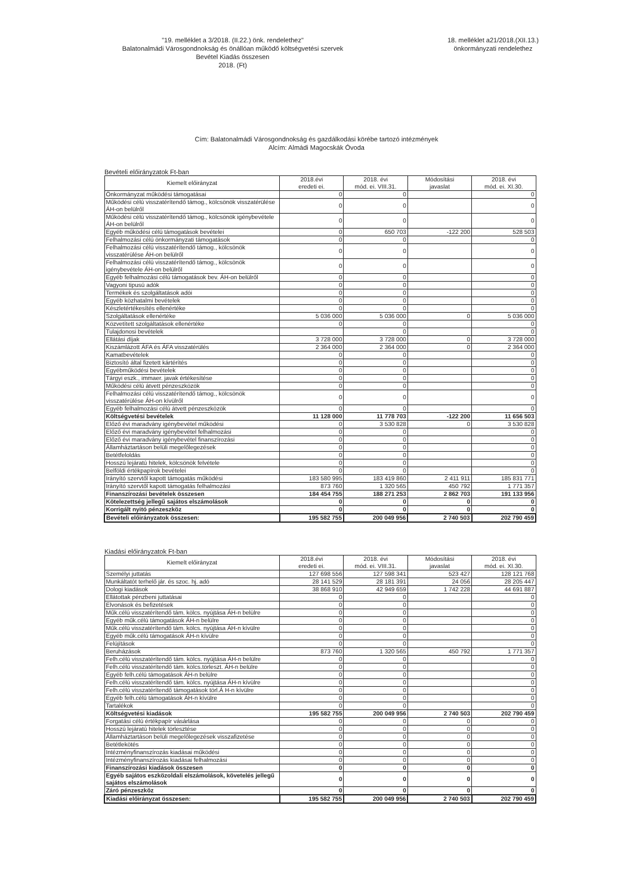"19. melléklet a 3/2018. (II.22.) önk. rendelethez"
Balatonalmádi Városgondnokság és önállóan működő költségvetési szervek
Bevétel Kiadás összesen
2018. (Ft)
18. melléklet a21/2018.(XII.13.)
önkormányzati rendelethez
Cím: Balatonalmádi Városgondnokság és gazdálkodási körébe tartozó intézmények
Alcím: Almádi Magocskák Óvoda
Bevételi előirányzatok Ft-ban
| Kiemelt előirányzat | 2018.évi eredeti ei. | 2018. évi mód. ei. VIII.31. | Módosítási javaslat | 2018. évi mód. ei. XI.30. |
| --- | --- | --- | --- | --- |
| Önkormányzat működési támogatásai | 0 | 0 | | 0 |
| Működési célú visszatérítendő támog., kölcsönök visszatérülése ÁH-on belülről | 0 | 0 | | 0 |
| Működési célú visszatérítendő támog., kölcsönök igénybevétele ÁH-on belülről | 0 | 0 | | 0 |
| Egyéb működési célú támogatások bevételei | 0 | 650 703 | -122 200 | 528 503 |
| Felhalmozási célú önkormányzati támogatások | 0 | 0 | | 0 |
| Felhalmozási célú visszatérítendő támog., kölcsönök visszatérülése ÁH-on belülről | 0 | 0 | | 0 |
| Felhalmozási célú visszatérítendő támog., kölcsönök igénybevétele ÁH-on belülről | 0 | 0 | | 0 |
| Egyéb felhalmozási célú támogatások bev. ÁH-on belülről | 0 | 0 | | 0 |
| Vagyoni tipusú adók | 0 | 0 | | 0 |
| Termékek és szolgáltatások adói | 0 | 0 | | 0 |
| Egyéb közhatalmi bevételek | 0 | 0 | | 0 |
| Készletértékesítés ellenértéke | 0 | 0 | | 0 |
| Szolgáltatások ellenértéke | 5 036 000 | 5 036 000 | 0 | 5 036 000 |
| Közvetített szolgáltatások ellenértéke | 0 | 0 | | 0 |
| Tulajdonosi bevételek | | 0 | | 0 |
| Ellátási díjak | 3 728 000 | 3 728 000 | 0 | 3 728 000 |
| Kiszámlázott ÁFA és ÁFA visszatérülés | 2 364 000 | 2 364 000 | 0 | 2 364 000 |
| Kamatbevételek | 0 | 0 | | 0 |
| Biztosító által fizetett kártérítés | 0 | 0 | | 0 |
| Egyébműködési bevételek | 0 | 0 | | 0 |
| Tárgyi eszk., immaer. javak értékesítése | 0 | 0 | | 0 |
| Működési célú átvett pénzeszközök | 0 | 0 | | 0 |
| Felhalmozási célú visszatérítendő támog., kölcsönök visszatérülése ÁH-on kívülről | 0 | 0 | | 0 |
| Egyéb felhalmozási célú átvett pénzeszközök | 0 | 0 | | 0 |
| Költségvetési bevételek | 11 128 000 | 11 778 703 | -122 200 | 11 656 503 |
| Előző évi maradvány igénybevétel működési | 0 | 3 530 828 | 0 | 3 530 828 |
| Előző évi maradvány igénybevétel felhalmozási | 0 | 0 | | 0 |
| Előző évi maradvány igénybevétel finanszírozási | 0 | 0 | | 0 |
| Államháztartáson belüli megelőlegezések | 0 | 0 | | 0 |
| Betétfeloldás | 0 | 0 | | 0 |
| Hosszú lejáratú hitelek, kölcsönök felvétele | 0 | 0 | | 0 |
| Belföldi értékpapírok bevételei | 0 | 0 | | 0 |
| Irányító szervtől kapott támogatás működési | 183 580 995 | 183 419 860 | 2 411 911 | 185 831 771 |
| Irányító szervtől kapott támogatás felhalmozási | 873 760 | 1 320 565 | 450 792 | 1 771 357 |
| Finanszírozási bevételek összesen | 184 454 755 | 188 271 253 | 2 862 703 | 191 133 956 |
| Kötelezettség jellegű sajátos elszámolások | 0 | 0 | 0 | 0 |
| Korrigált nyitó pénzeszköz | 0 | 0 | 0 | 0 |
| Bevételi előirányzatok összesen: | 195 582 755 | 200 049 956 | 2 740 503 | 202 790 459 |
Kiadási előirányzatok Ft-ban
| Kiemelt előirányzat | 2018.évi eredeti ei. | 2018. évi mód. ei. VIII.31. | Módosítási javaslat | 2018. évi mód. ei. XI.30. |
| --- | --- | --- | --- | --- |
| Személyi juttatás | 127 698 556 | 127 598 341 | 523 427 | 128 121 768 |
| Munkáltatót terhelő jár. és szoc. hj. adó | 28 141 529 | 28 181 391 | 24 056 | 28 205 447 |
| Dologi kiadások | 38 868 910 | 42 949 659 | 1 742 228 | 44 691 887 |
| Ellátottak pénzbeni juttatásai | 0 | 0 | | 0 |
| Elvonások és befizetések | 0 | 0 | | 0 |
| Műk.célú visszatérítendő tám. kölcs. nyújtása ÁH-n belülre | 0 | 0 | | 0 |
| Egyéb műk.célú támogatások ÁH-n belülre | 0 | 0 | | 0 |
| Műk.célú visszatérítendő tám. kölcs. nyújtása ÁH-n kívülre | 0 | 0 | | 0 |
| Egyéb műk.célú támogatások ÁH-n kívülre | 0 | 0 | | 0 |
| Felújítások | 0 | 0 | | 0 |
| Beruházások | 873 760 | 1 320 565 | 450 792 | 1 771 357 |
| Felh.célú visszatérítendő tám. kölcs. nyújtása ÁH-n belülre | 0 | 0 | | 0 |
| Felh.célú visszatérítendő tám. kölcs.törleszt. ÁH-n belülre | 0 | 0 | | 0 |
| Egyéb felh.célú támogatások ÁH-n belülre | 0 | 0 | | 0 |
| Felh.célú visszatérítendő tám. kölcs. nyújtása ÁH-n kívülre | 0 | 0 | | 0 |
| Felh.célú visszatérítendő támogatások törl.Á H-n kívülre | 0 | 0 | | 0 |
| Egyéb felh.célú támogatások ÁH-n kívülre | 0 | 0 | | 0 |
| Tartalékok | 0 | 0 | | 0 |
| Költségvetési kiadások | 195 582 755 | 200 049 956 | 2 740 503 | 202 790 459 |
| Forgatási célú értékpapír vásárlása | 0 | 0 | 0 | 0 |
| Hosszú lejáratú hitelek törlesztése | 0 | 0 | 0 | 0 |
| Államháztartáson belüli megelőlegezések visszafizetése | 0 | 0 | 0 | 0 |
| Betétlekötés | 0 | 0 | 0 | 0 |
| Intézményfinanszírozás kiadásai működési | 0 | 0 | 0 | 0 |
| Intézményfinanszírozás kiadásai felhalmozási | 0 | 0 | 0 | 0 |
| Finanszírozási kiadások összesen | 0 | 0 | 0 | 0 |
| Egyéb sajátos eszközoldali elszámolások, követelés jellegű sajátos elszámolások | 0 | 0 | 0 | 0 |
| Záró pénzeszköz | 0 | 0 | 0 | 0 |
| Kiadási előirányzat összesen: | 195 582 755 | 200 049 956 | 2 740 503 | 202 790 459 |